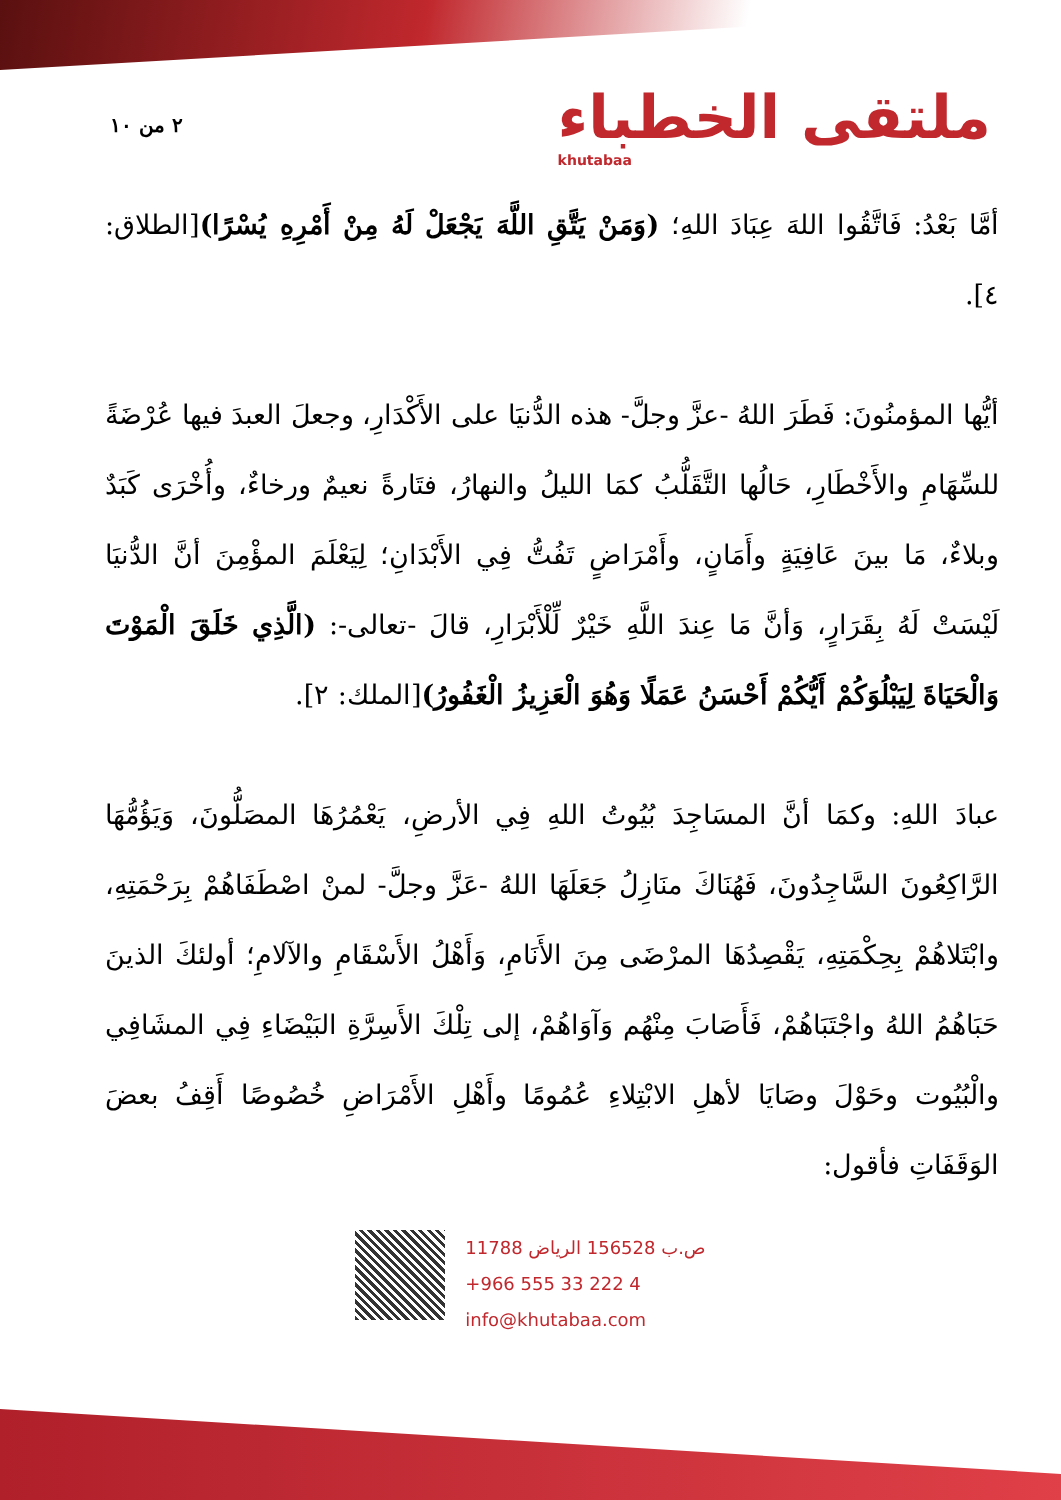٢ من ١٠
ملتقى الخطباء
khutabaa
أمَّا بَعْدُ: فَاتَّقُوا اللهَ عِبَادَ اللهِ؛ (وَمَنْ يَتَّقِ اللَّهَ يَجْعَلْ لَهُ مِنْ أَمْرِهِ يُسْرًا)[الطلاق: ٤].
أيُّها المؤمنُونَ: فَطَرَ اللهُ -عزَّ وجلَّ- هذه الدُّنيَا على الأَكْدَارِ، وجعلَ العبدَ فيها عُرْضَةً للسِّهَامِ والأَخْطَارِ، حَالُها التَّقَلُّبُ كمَا الليلُ والنهارُ، فتَارةً نعيمٌ ورخاءٌ، وأُخْرَى كَبَدٌ وبلاءٌ، مَا بينَ عَافِيَةٍ وأَمَانٍ، وأَمْرَاضٍ تَفُتُّ فِي الأَبْدَانِ؛ لِيَعْلَمَ المؤْمِنَ أنَّ الدُّنيَا لَيْسَتْ لَهُ بِقَرَارٍ، وَأنَّ مَا عِندَ اللَّهِ خَيْرٌ لِّلْأَبْرَارِ، قالَ -تعالى-: (الَّذِي خَلَقَ الْمَوْتَ وَالْحَيَاةَ لِيَبْلُوَكُمْ أَيُّكُمْ أَحْسَنُ عَمَلًا وَهُوَ الْعَزِيزُ الْغَفُورُ)[الملك: ٢].
عبادَ اللهِ: وكمَا أنَّ المسَاجِدَ بُيُوتُ اللهِ فِي الأرضِ، يَعْمُرُهَا المصَلُّونَ، وَيَؤُمُّهَا الرَّاكِعُونَ السَّاجِدُونَ، فَهُنَاكَ منَازِلُ جَعَلَهَا اللهُ -عَزَّ وجلَّ- لمنْ اصْطَفَاهُمْ بِرَحْمَتِهِ، وابْتَلاهُمْ بِحِكْمَتِهِ، يَقْصِدُهَا المرْضَى مِنَ الأَنَامِ، وَأَهْلُ الأَسْقَامِ والآلامِ؛ أولئكَ الذينَ حَبَاهُمُ اللهُ واجْتَبَاهُمْ، فَأَصَابَ مِنْهُم وَآوَاهُمْ، إلى تِلْكَ الأَسِرَّةِ البَيْضَاءِ فِي المشَافِي والْبُيُوت وحَوْلَ وصَايَا لأهلِ الابْتِلاءِ عُمُومًا وأَهْلِ الأَمْرَاضِ خُصُوصًا أَقِفُ بعضَ الوَقَفَاتِ فأقول:
ص.ب 156528 الرياض 11788
+966 555 33 222 4
info@khutabaa.com